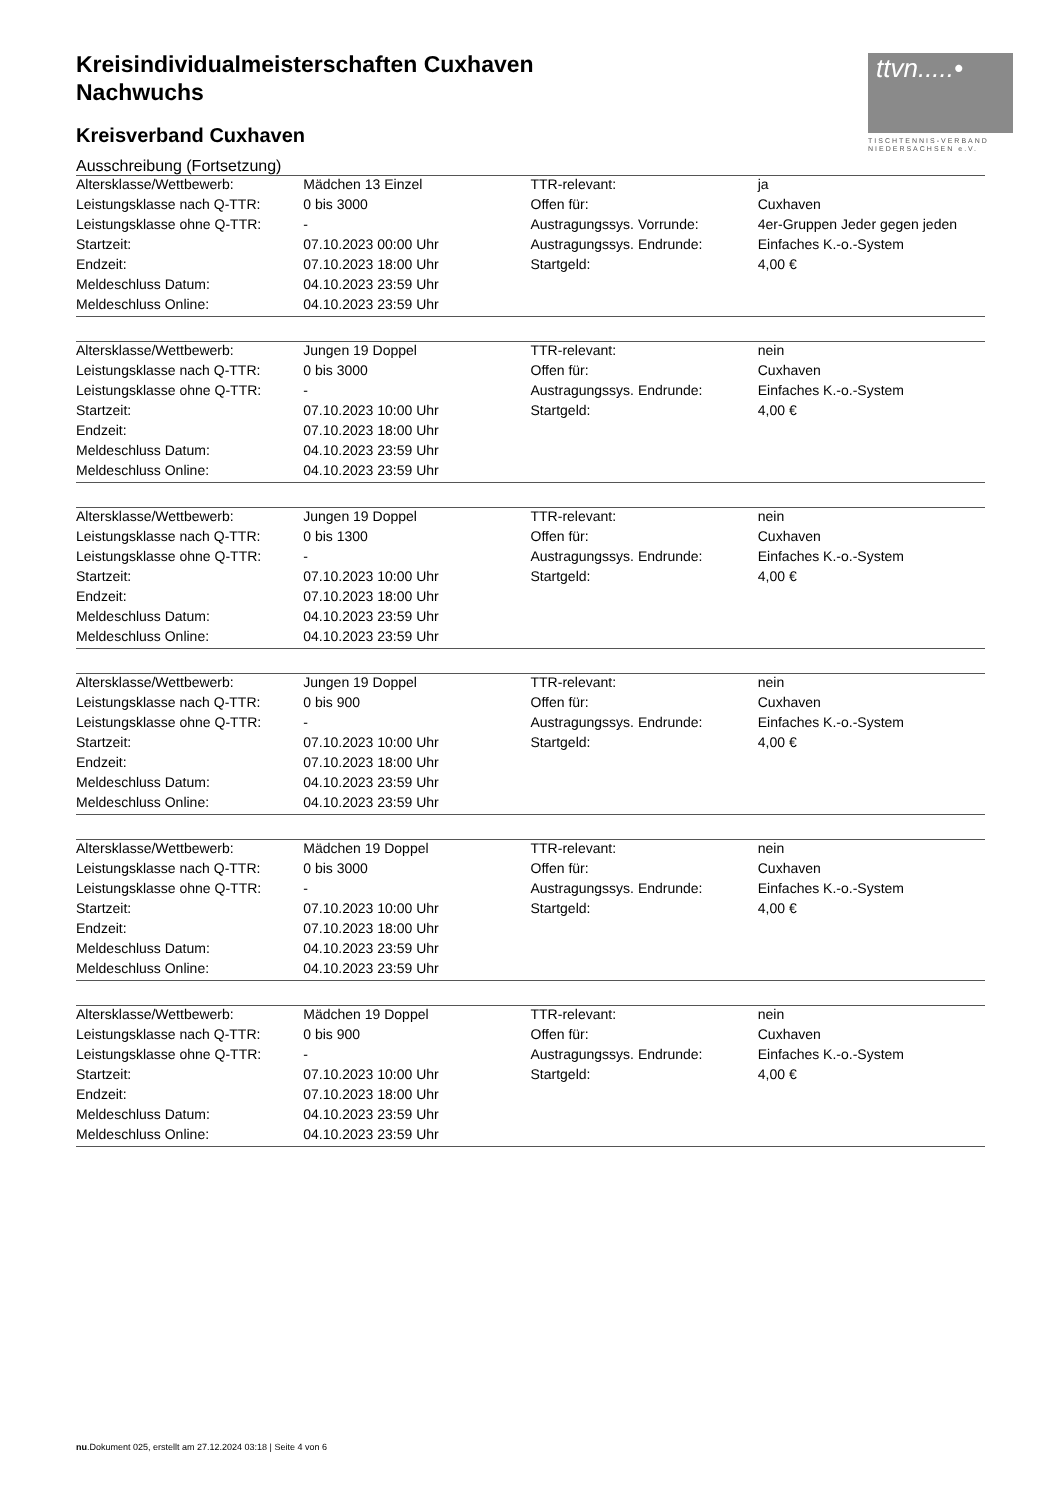ttvn.....•
TISCHTENNIS-VERBAND
NIEDERSACHSEN e.V.
Kreisindividualmeisterschaften Cuxhaven
Nachwuchs
Kreisverband Cuxhaven
Ausschreibung (Fortsetzung)
| Altersklasse/Wettbewerb: | Mädchen 13 Einzel | TTR-relevant: | ja |
| Leistungsklasse nach Q-TTR: | 0 bis 3000 | Offen für: | Cuxhaven |
| Leistungsklasse ohne Q-TTR: | - | Austragungssys. Vorrunde: | 4er-Gruppen Jeder gegen jeden |
| Startzeit: | 07.10.2023 00:00 Uhr | Austragungssys. Endrunde: | Einfaches K.-o.-System |
| Endzeit: | 07.10.2023 18:00 Uhr | Startgeld: | 4,00 € |
| Meldeschluss Datum: | 04.10.2023 23:59 Uhr | | |
| Meldeschluss Online: | 04.10.2023 23:59 Uhr | | |
| Altersklasse/Wettbewerb: | Jungen 19 Doppel | TTR-relevant: | nein |
| Leistungsklasse nach Q-TTR: | 0 bis 3000 | Offen für: | Cuxhaven |
| Leistungsklasse ohne Q-TTR: | - | Austragungssys. Endrunde: | Einfaches K.-o.-System |
| Startzeit: | 07.10.2023 10:00 Uhr | Startgeld: | 4,00 € |
| Endzeit: | 07.10.2023 18:00 Uhr | | |
| Meldeschluss Datum: | 04.10.2023 23:59 Uhr | | |
| Meldeschluss Online: | 04.10.2023 23:59 Uhr | | |
| Altersklasse/Wettbewerb: | Jungen 19 Doppel | TTR-relevant: | nein |
| Leistungsklasse nach Q-TTR: | 0 bis 1300 | Offen für: | Cuxhaven |
| Leistungsklasse ohne Q-TTR: | - | Austragungssys. Endrunde: | Einfaches K.-o.-System |
| Startzeit: | 07.10.2023 10:00 Uhr | Startgeld: | 4,00 € |
| Endzeit: | 07.10.2023 18:00 Uhr | | |
| Meldeschluss Datum: | 04.10.2023 23:59 Uhr | | |
| Meldeschluss Online: | 04.10.2023 23:59 Uhr | | |
| Altersklasse/Wettbewerb: | Jungen 19 Doppel | TTR-relevant: | nein |
| Leistungsklasse nach Q-TTR: | 0 bis 900 | Offen für: | Cuxhaven |
| Leistungsklasse ohne Q-TTR: | - | Austragungssys. Endrunde: | Einfaches K.-o.-System |
| Startzeit: | 07.10.2023 10:00 Uhr | Startgeld: | 4,00 € |
| Endzeit: | 07.10.2023 18:00 Uhr | | |
| Meldeschluss Datum: | 04.10.2023 23:59 Uhr | | |
| Meldeschluss Online: | 04.10.2023 23:59 Uhr | | |
| Altersklasse/Wettbewerb: | Mädchen 19 Doppel | TTR-relevant: | nein |
| Leistungsklasse nach Q-TTR: | 0 bis 3000 | Offen für: | Cuxhaven |
| Leistungsklasse ohne Q-TTR: | - | Austragungssys. Endrunde: | Einfaches K.-o.-System |
| Startzeit: | 07.10.2023 10:00 Uhr | Startgeld: | 4,00 € |
| Endzeit: | 07.10.2023 18:00 Uhr | | |
| Meldeschluss Datum: | 04.10.2023 23:59 Uhr | | |
| Meldeschluss Online: | 04.10.2023 23:59 Uhr | | |
| Altersklasse/Wettbewerb: | Mädchen 19 Doppel | TTR-relevant: | nein |
| Leistungsklasse nach Q-TTR: | 0 bis 900 | Offen für: | Cuxhaven |
| Leistungsklasse ohne Q-TTR: | - | Austragungssys. Endrunde: | Einfaches K.-o.-System |
| Startzeit: | 07.10.2023 10:00 Uhr | Startgeld: | 4,00 € |
| Endzeit: | 07.10.2023 18:00 Uhr | | |
| Meldeschluss Datum: | 04.10.2023 23:59 Uhr | | |
| Meldeschluss Online: | 04.10.2023 23:59 Uhr | | |
nu.Dokument 025, erstellt am 27.12.2024 03:18 | Seite 4 von 6